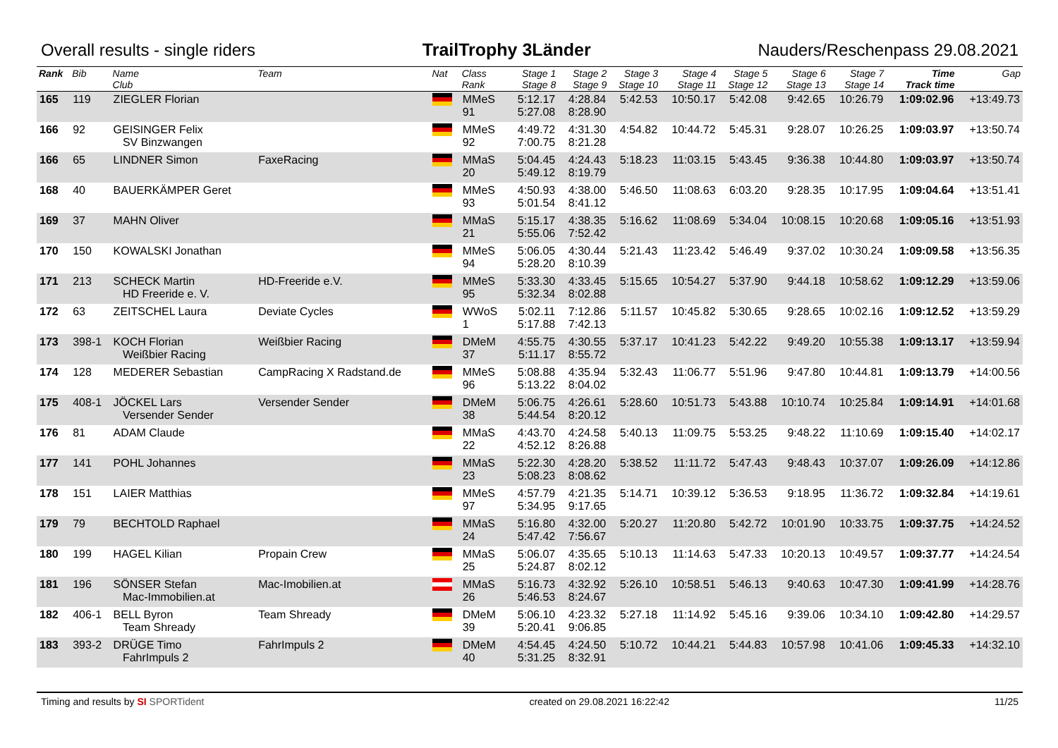Overall results - single riders TrailTrophy 3Länder Nauders/Reschenpass 29.08.2021
| Rank | Bib | Name Club | Team | Nat | Class Rank | Stage 1 Stage 8 | Stage 2 Stage 9 | Stage 3 Stage 10 | Stage 4 Stage 11 | Stage 5 Stage 12 | Stage 6 Stage 13 | Stage 7 Stage 14 | Time Track time | Gap |
| --- | --- | --- | --- | --- | --- | --- | --- | --- | --- | --- | --- | --- | --- | --- |
| 165 | 119 | ZIEGLER Florian | | | MMeS 91 | 5:12.17 5:27.08 | 4:28.84 8:28.90 | 5:42.53 | 10:50.17 | 5:42.08 | 9:42.65 | 10:26.79 | 1:09:02.96 | +13:49.73 |
| 166 | 92 | GEISINGER Felix SV Binzwangen | | | MMeS 92 | 4:49.72 7:00.75 | 4:31.30 8:21.28 | 4:54.82 | 10:44.72 | 5:45.31 | 9:28.07 | 10:26.25 | 1:09:03.97 | +13:50.74 |
| 166 | 65 | LINDNER Simon | FaxeRacing | | MMaS 20 | 5:04.45 5:49.12 | 4:24.43 8:19.79 | 5:18.23 | 11:03.15 | 5:43.45 | 9:36.38 | 10:44.80 | 1:09:03.97 | +13:50.74 |
| 168 | 40 | BAUERKÄMPER Geret | | | MMeS 93 | 4:50.93 5:01.54 | 4:38.00 8:41.12 | 5:46.50 | 11:08.63 | 6:03.20 | 9:28.35 | 10:17.95 | 1:09:04.64 | +13:51.41 |
| 169 | 37 | MAHN Oliver | | | MMaS 21 | 5:15.17 5:55.06 | 4:38.35 7:52.42 | 5:16.62 | 11:08.69 | 5:34.04 | 10:08.15 | 10:20.68 | 1:09:05.16 | +13:51.93 |
| 170 | 150 | KOWALSKI Jonathan | | | MMeS 94 | 5:06.05 5:28.20 | 4:30.44 8:10.39 | 5:21.43 | 11:23.42 | 5:46.49 | 9:37.02 | 10:30.24 | 1:09:09.58 | +13:56.35 |
| 171 | 213 | SCHECK Martin HD Freeride e. V. | HD-Freeride e.V. | | MMeS 95 | 5:33.30 5:32.34 | 4:33.45 8:02.88 | 5:15.65 | 10:54.27 | 5:37.90 | 9:44.18 | 10:58.62 | 1:09:12.29 | +13:59.06 |
| 172 | 63 | ZEITSCHEL Laura | Deviate Cycles | | WWoS 1 | 5:02.11 5:17.88 | 7:12.86 7:42.13 | 5:11.57 | 10:45.82 | 5:30.65 | 9:28.65 | 10:02.16 | 1:09:12.52 | +13:59.29 |
| 173 | 398-1 | KOCH Florian Weißbier Racing | Weißbier Racing | | DMeM 37 | 4:55.75 5:11.17 | 4:30.55 8:55.72 | 5:37.17 | 10:41.23 | 5:42.22 | 9:49.20 | 10:55.38 | 1:09:13.17 | +13:59.94 |
| 174 | 128 | MEDERER Sebastian | CampRacing X Radstand.de | | MMeS 96 | 5:08.88 5:13.22 | 4:35.94 8:04.02 | 5:32.43 | 11:06.77 | 5:51.96 | 9:47.80 | 10:44.81 | 1:09:13.79 | +14:00.56 |
| 175 | 408-1 | JÖCKEL Lars Versender Sender | Versender Sender | | DMeM 38 | 5:06.75 5:44.54 | 4:26.61 8:20.12 | 5:28.60 | 10:51.73 | 5:43.88 | 10:10.74 | 10:25.84 | 1:09:14.91 | +14:01.68 |
| 176 | 81 | ADAM Claude | | | MMaS 22 | 4:43.70 4:52.12 | 4:24.58 8:26.88 | 5:40.13 | 11:09.75 | 5:53.25 | 9:48.22 | 11:10.69 | 1:09:15.40 | +14:02.17 |
| 177 | 141 | POHL Johannes | | | MMaS 23 | 5:22.30 5:08.23 | 4:28.20 8:08.62 | 5:38.52 | 11:11.72 | 5:47.43 | 9:48.43 | 10:37.07 | 1:09:26.09 | +14:12.86 |
| 178 | 151 | LAIER Matthias | | | MMeS 97 | 4:57.79 5:34.95 | 4:21.35 9:17.65 | 5:14.71 | 10:39.12 | 5:36.53 | 9:18.95 | 11:36.72 | 1:09:32.84 | +14:19.61 |
| 179 | 79 | BECHTOLD Raphael | | | MMaS 24 | 5:16.80 5:47.42 | 4:32.00 7:56.67 | 5:20.27 | 11:20.80 | 5:42.72 | 10:01.90 | 10:33.75 | 1:09:37.75 | +14:24.52 |
| 180 | 199 | HAGEL Kilian | Propain Crew | | MMaS 25 | 5:06.07 5:24.87 | 4:35.65 8:02.12 | 5:10.13 | 11:14.63 | 5:47.33 | 10:20.13 | 10:49.57 | 1:09:37.77 | +14:24.54 |
| 181 | 196 | SÖNSER Stefan Mac-Immobilien.at | Mac-Imobilien.at | | MMaS 26 | 5:16.73 5:46.53 | 4:32.92 8:24.67 | 5:26.10 | 10:58.51 | 5:46.13 | 9:40.63 | 10:47.30 | 1:09:41.99 | +14:28.76 |
| 182 | 406-1 | BELL Byron Team Shready | Team Shready | | DMeM 39 | 5:06.10 5:20.41 | 4:23.32 9:06.85 | 5:27.18 | 11:14.92 | 5:45.16 | 9:39.06 | 10:34.10 | 1:09:42.80 | +14:29.57 |
| 183 | 393-2 | DRÜGE Timo FahrImpuls 2 | FahrImpuls 2 | | DMeM 40 | 4:54.45 5:31.25 | 4:24.50 8:32.91 | 5:10.72 | 10:44.21 | 5:44.83 | 10:57.98 | 10:41.06 | 1:09:45.33 | +14:32.10 |
Timing and results by SI SPORTident created on 29.08.2021 16:22:42 11/25